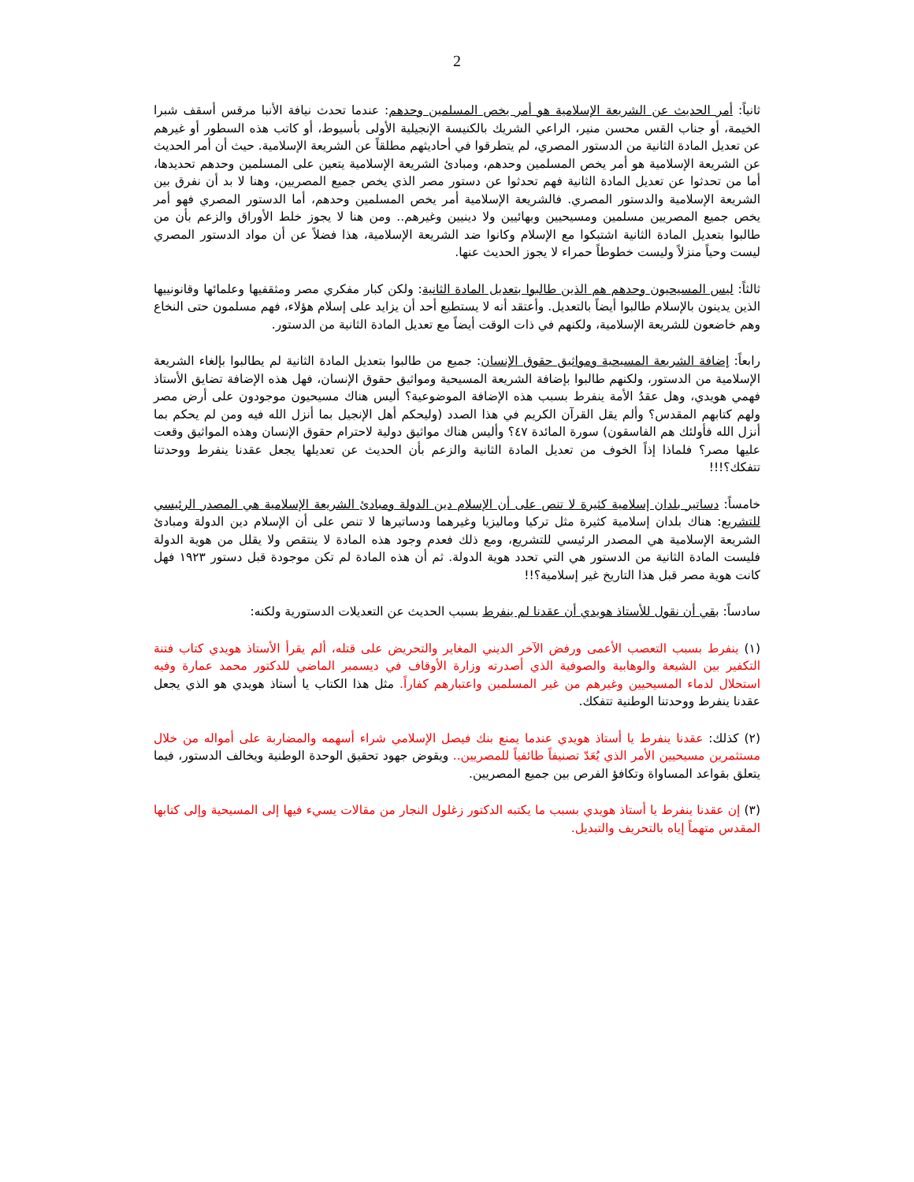2
ثانياً: أمر الحديث عن الشريعة الإسلامية هو أمر يخص المسلمين وحدهم: عندما تحدث نيافة الأنبا مرقس أسقف شبرا الخيمة، أو جناب القس محسن منير، الراعي الشريك بالكنيسة الإنجيلية الأولى بأسيوط، أو كاتب هذه السطور أو غيرهم عن تعديل المادة الثانية من الدستور المصري، لم يتطرقوا في أحاديثهم مطلقاً عن الشريعة الإسلامية. حيث أن أمر الحديث عن الشريعة الإسلامية هو أمر يخص المسلمين وحدهم، ومبادئ الشريعة الإسلامية يتعين على المسلمين وحدهم تحديدها، أما من تحدثوا عن تعديل المادة الثانية فهم تحدثوا عن دستور مصر الذي يخص جميع المصريين، وهنا لا بد أن نفرق بين الشريعة الإسلامية والدستور المصري. فالشريعة الإسلامية أمر يخص المسلمين وحدهم، أما الدستور المصري فهو أمر يخص جميع المصريين مسلمين ومسيحيين وبهائيين ولا دينيين وغيرهم.. ومن هنا لا يجوز خلط الأوراق والزعم بأن من طالبوا بتعديل المادة الثانية اشتبكوا مع الإسلام وكانوا ضد الشريعة الإسلامية، هذا فضلاً عن أن مواد الدستور المصري ليست وحياً منزلاً وليست خطوطاً حمراء لا يجوز الحديث عنها.
ثالثاً: ليس المسيحيون وحدهم هم الذين طالبوا بتعديل المادة الثانية: ولكن كبار مفكري مصر ومثقفيها وعلمائها وقانونييها الذين يدينون بالإسلام طالبوا أيضاً بالتعديل. وأعتقد أنه لا يستطيع أحد أن يزايد على إسلام هؤلاء، فهم مسلمون حتى النخاع وهم خاضعون للشريعة الإسلامية، ولكنهم في ذات الوقت أيضاً مع تعديل المادة الثانية من الدستور.
رابعاً: إضافة الشريعة المسيحية ومواثيق حقوق الإنسان: جميع من طالبوا بتعديل المادة الثانية لم يطالبوا بإلغاء الشريعة الإسلامية من الدستور، ولكنهم طالبوا بإضافة الشريعة المسيحية ومواثيق حقوق الإنسان، فهل هذه الإضافة تضايق الأستاذ فهمي هويدي، وهل عقدُ الأمة ينفرط بسبب هذه الإضافة الموضوعية؟ أليس هناك مسيحيون موجودون على أرض مصر ولهم كتابهم المقدس؟ وألم يقل القرآن الكريم في هذا الصدد (وليحكم أهل الإنجيل بما أنزل الله فيه ومن لم يحكم بما أنزل الله فأولئك هم الفاسقون) سورة المائدة ٤٧؟ وأليس هناك مواثيق دولية لاحترام حقوق الإنسان وهذه المواثيق وقعت عليها مصر؟ فلماذا إذاً الخوف من تعديل المادة الثانية والزعم بأن الحديث عن تعديلها يجعل عقدنا ينفرط ووحدتنا تتفكك؟!!!
خامساً: دساتير بلدان إسلامية كثيرة لا تنص على أن الإسلام دين الدولة ومبادئ الشريعة الإسلامية هي المصدر الرئيسي للتشريع: هناك بلدان إسلامية كثيرة مثل تركيا وماليزيا وغيرهما ودساتيرها لا تنص على أن الإسلام دين الدولة ومبادئ الشريعة الإسلامية هي المصدر الرئيسي للتشريع، ومع ذلك فعدم وجود هذه المادة لا ينتقص ولا يقلل من هوية الدولة فليست المادة الثانية من الدستور هي التي تحدد هوية الدولة. ثم أن هذه المادة لم تكن موجودة قبل دستور ١٩٢٣ فهل كانت هوية مصر قبل هذا التاريخ غير إسلامية؟!!
سادساً: بقي أن نقول للأستاذ هويدي أن عقدنا لم ينفرط بسبب الحديث عن التعديلات الدستورية ولكنه:
(١) ينفرط بسبب التعصب الأعمى ورفض الآخر الديني المغاير والتحريض على قتله، ألم يقرأ الأستاذ هويدي كتاب فتنة التكفير بين الشيعة والوهابية والصوفية الذي أصدرته وزارة الأوقاف في ديسمبر الماضي للدكتور محمد عمارة وفيه استحلال لدماء المسيحيين وغيرهم من غير المسلمين واعتبارهم كفاراً. مثل هذا الكتاب يا أستاذ هويدي هو الذي يجعل عقدنا ينفرط ووحدتنا الوطنية تتفكك.
(٢) كذلك: عقدنا ينفرط يا أستاذ هويدي عندما يمنع بنك فيصل الإسلامي شراء أسهمه والمضاربة على أمواله من خلال مستثمرين مسيحيين الأمر الذي يُعَدّ تصنيفاً طائفياً للمصريين.. ويقوض جهود تحقيق الوحدة الوطنية ويخالف الدستور، فيما يتعلق بقواعد المساواة وتكافؤ الفرص بين جميع المصريين.
(٣) إن عقدنا ينفرط يا أستاذ هويدي بسبب ما يكتبه الدكتور زغلول النجار من مقالات يسيء فيها إلى المسيحية وإلى كتابها المقدس متهماً إياه بالتحريف والتبديل.